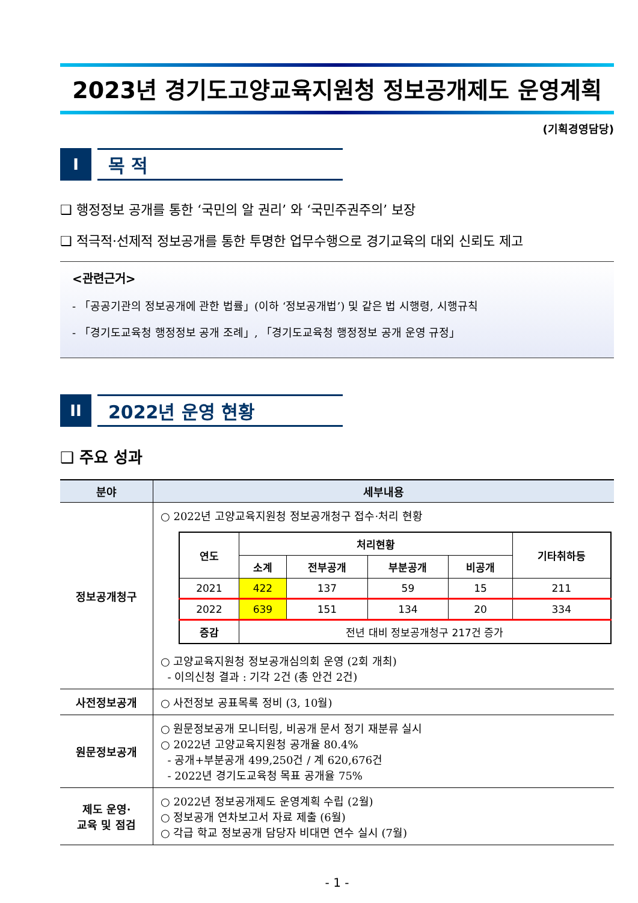2023년 경기도고양교육지원청 정보공개제도 운영계획
(기획경영담당)
I
목 적
❑ 행정정보 공개를 통한 ‘국민의 알 권리’ 와 ‘국민주권주의’ 보장
❑ 적극적·선제적 정보공개를 통한 투명한 업무수행으로 경기교육의 대외 신뢰도 제고
<관련근거>
- 「공공기관의 정보공개에 관한 법률」(이하 ‘정보공개법’) 및 같은 법 시행령, 시행규칙
- 「경기도교육청 행정정보 공개 조례」, 「경기도교육청 행정정보 공개 운영 규정」
II
2022년 운영 현황
❑ 주요 성과
| 분야 | 세부내용 |
| --- | --- |
| 정보공개청구 | ○ 2022년 고양교육지원청 정보공개청구 접수·처리 현황 / 연도 / 처리현황 / / / / 기타취하등 / / --- / --- / --- / --- / --- / --- / / / 소계 / 전부공개 / 부분공개 / 비공개 / / / 2021 / 422 / 137 / 59 / 15 / 211 / / 2022 / 639 / 151 / 134 / 20 / 334 / / 증감 / 전년 대비 정보공개청구 217건 증가 / / / / / ○ 고양교육지원청 정보공개심의회 운영 (2회 개최) - 이의신청 결과 : 기각 2건 (총 안건 2건) |
| 사전정보공개 | ○ 사전정보 공표목록 정비 (3, 10월) |
| 원문정보공개 | ○ 원문정보공개 모니터링, 비공개 문서 정기 재분류 실시 ○ 2022년 고양교육지원청 공개율 80.4% - 공개+부분공개 499,250건 / 계 620,676건 - 2022년 경기도교육청 목표 공개율 75% |
| 제도 운영· 교육 및 점검 | ○ 2022년 정보공개제도 운영계획 수립 (2월) ○ 정보공개 연차보고서 자료 제출 (6월) ○ 각급 학교 정보공개 담당자 비대면 연수 실시 (7월) |
- 1 -